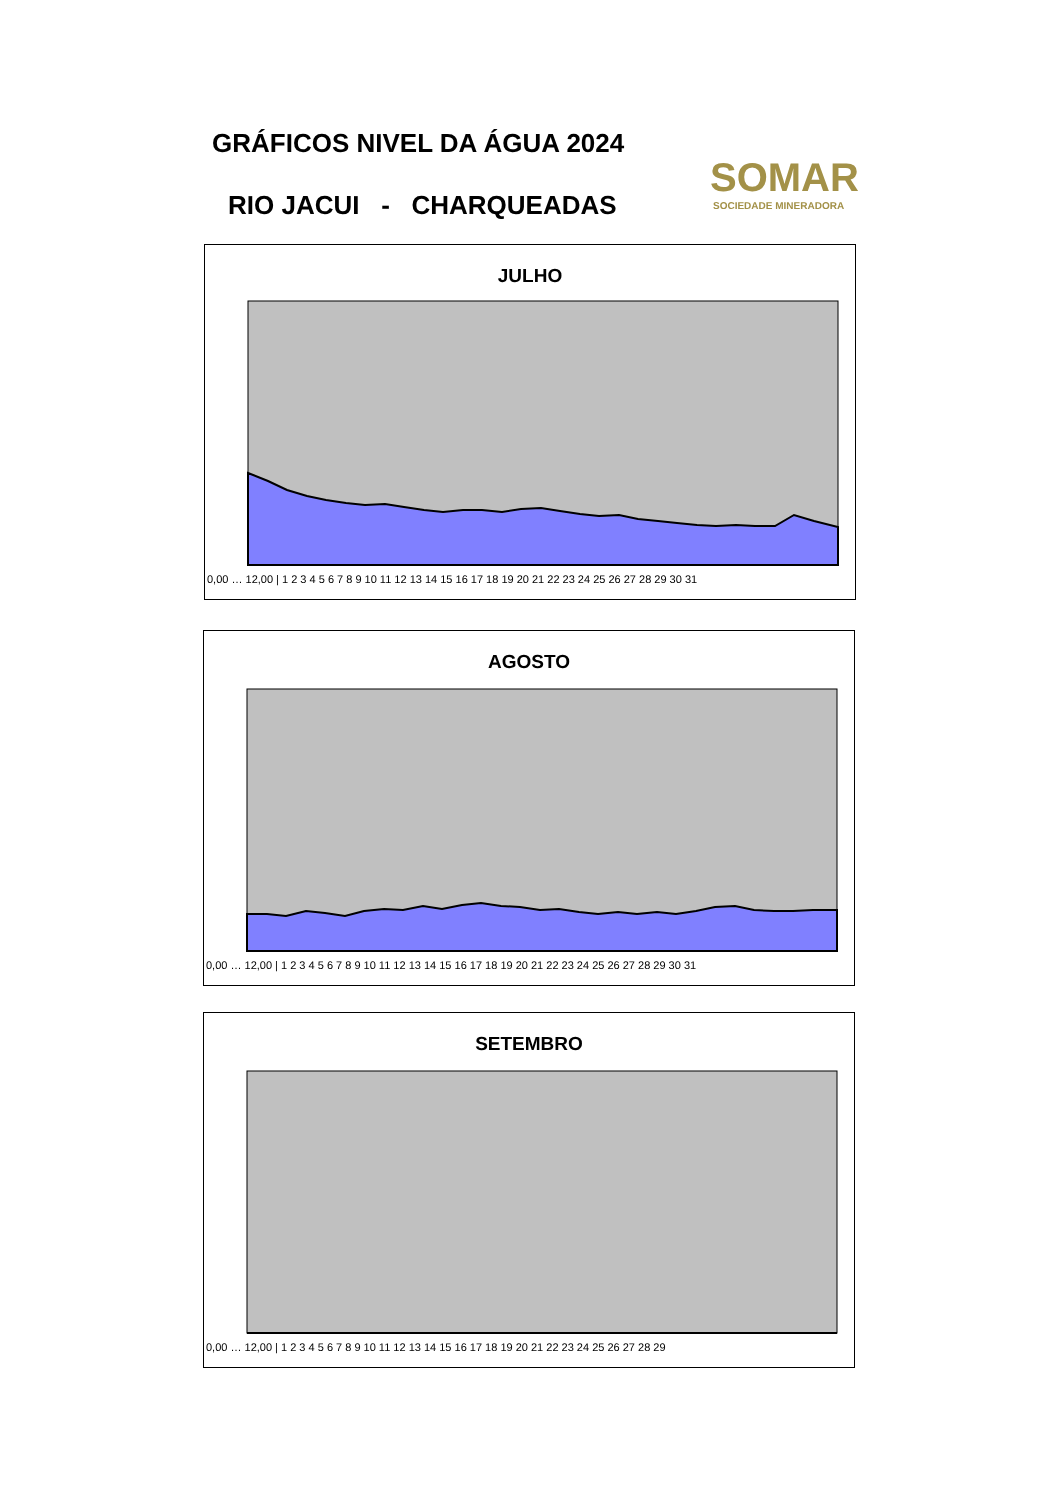GRÁFICOS NIVEL DA ÁGUA 2024
RIO JACUI - CHARQUEADAS
SOMAR
SOCIEDADE MINERADORA
JULHO
0,00 … 12,00 | 1 2 3 4 5 6 7 8 9 10 11 12 13 14 15 16 17 18 19 20 21 22 23 24 25 26 27 28 29 30 31
AGOSTO
0,00 … 12,00 | 1 2 3 4 5 6 7 8 9 10 11 12 13 14 15 16 17 18 19 20 21 22 23 24 25 26 27 28 29 30 31
SETEMBRO
0,00 … 12,00 | 1 2 3 4 5 6 7 8 9 10 11 12 13 14 15 16 17 18 19 20 21 22 23 24 25 26 27 28 29